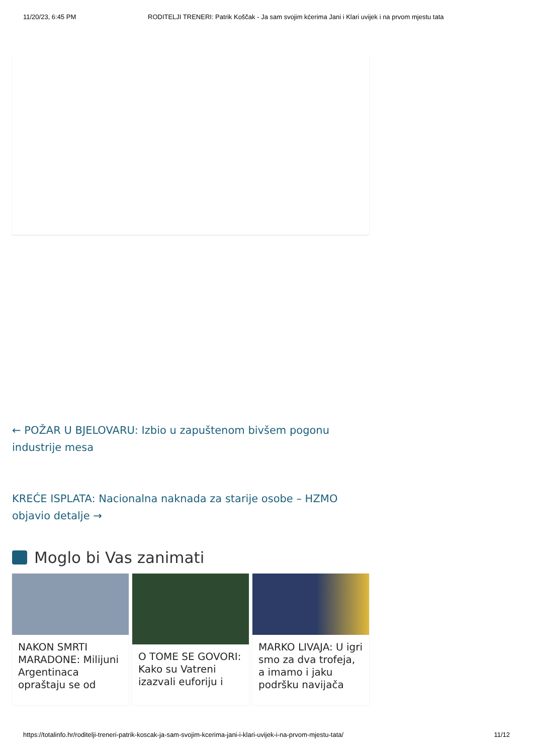11/20/23, 6:45 PM RODITELJI TRENERI: Patrik Koščak - Ja sam svojim kćerima Jani i Klari uvijek i na prvom mjestu tata
← POŽAR U BJELOVARU: Izbio u zapuštenom bivšem pogonu industrije mesa
KREĆE ISPLATA: Nacionalna naknada za starije osobe – HZMO objavio detalje →
Moglo bi Vas zanimati
NAKON SMRTI MARADONE: Milijuni Argentinaca opraštaju se od
O TOME SE GOVORI: Kako su Vatreni izazvali euforiju i
MARKO LIVAJA: U igri smo za dva trofeja, a imamo i jaku podršku navijača
https://totalinfo.hr/roditelji-treneri-patrik-koscak-ja-sam-svojim-kcerima-jani-i-klari-uvijek-i-na-prvom-mjestu-tata/ 11/12